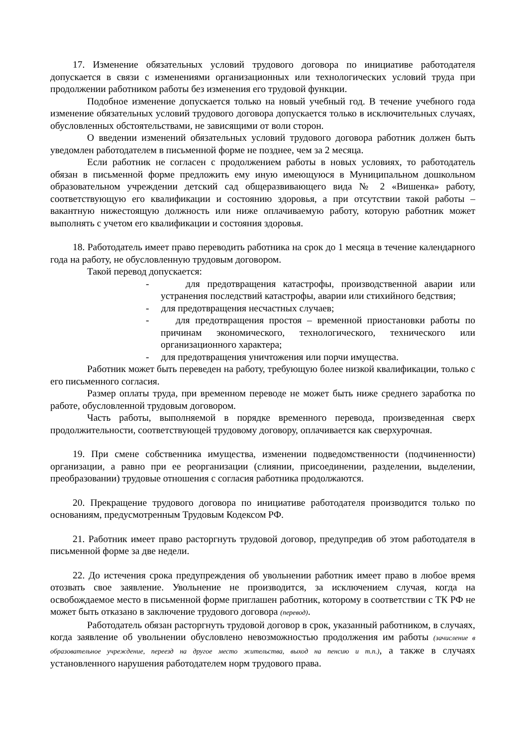17. Изменение обязательных условий трудового договора по инициативе работодателя допускается в связи с изменениями организационных или технологических условий труда при продолжении работником работы без изменения его трудовой функции.
Подобное изменение допускается только на новый учебный год. В течение учебного года изменение обязательных условий трудового договора допускается только в исключительных случаях, обусловленных обстоятельствами, не зависящими от воли сторон.
О введении изменений обязательных условий трудового договора работник должен быть уведомлен работодателем в письменной форме не позднее, чем за 2 месяца.
Если работник не согласен с продолжением работы в новых условиях, то работодатель обязан в письменной форме предложить ему иную имеющуюся в Муниципальном дошкольном образовательном учреждении детский сад общеразвивающего вида № 2 «Вишенка» работу, соответствующую его квалификации и состоянию здоровья, а при отсутствии такой работы – вакантную нижестоящую должность или ниже оплачиваемую работу, которую работник может выполнять с учетом его квалификации и состояния здоровья.
18. Работодатель имеет право переводить работника на срок до 1 месяца в течение календарного года на работу, не обусловленную трудовым договором.
Такой перевод допускается:
- для предотвращения катастрофы, производственной аварии или устранения последствий катастрофы, аварии или стихийного бедствия;
- для предотвращения несчастных случаев;
- для предотвращения простоя – временной приостановки работы по причинам экономического, технологического, технического или организационного характера;
- для предотвращения уничтожения или порчи имущества.
Работник может быть переведен на работу, требующую более низкой квалификации, только с его письменного согласия.
Размер оплаты труда, при временном переводе не может быть ниже среднего заработка по работе, обусловленной трудовым договором.
Часть работы, выполняемой в порядке временного перевода, произведенная сверх продолжительности, соответствующей трудовому договору, оплачивается как сверхурочная.
19. При смене собственника имущества, изменении подведомственности (подчиненности) организации, а равно при ее реорганизации (слиянии, присоединении, разделении, выделении, преобразовании) трудовые отношения с согласия работника продолжаются.
20. Прекращение трудового договора по инициативе работодателя производится только по основаниям, предусмотренным Трудовым Кодексом РФ.
21. Работник имеет право расторгнуть трудовой договор, предупредив об этом работодателя в письменной форме за две недели.
22. До истечения срока предупреждения об увольнении работник имеет право в любое время отозвать свое заявление. Увольнение не производится, за исключением случая, когда на освобождаемое место в письменной форме приглашен работник, которому в соответствии с ТК РФ не может быть отказано в заключение трудового договора (перевод).
Работодатель обязан расторгнуть трудовой договор в срок, указанный работником, в случаях, когда заявление об увольнении обусловлено невозможностью продолжения им работы (зачисление в образовательное учреждение, переезд на другое место жительства, выход на пенсию и т.п.), а также в случаях установленного нарушения работодателем норм трудового права.